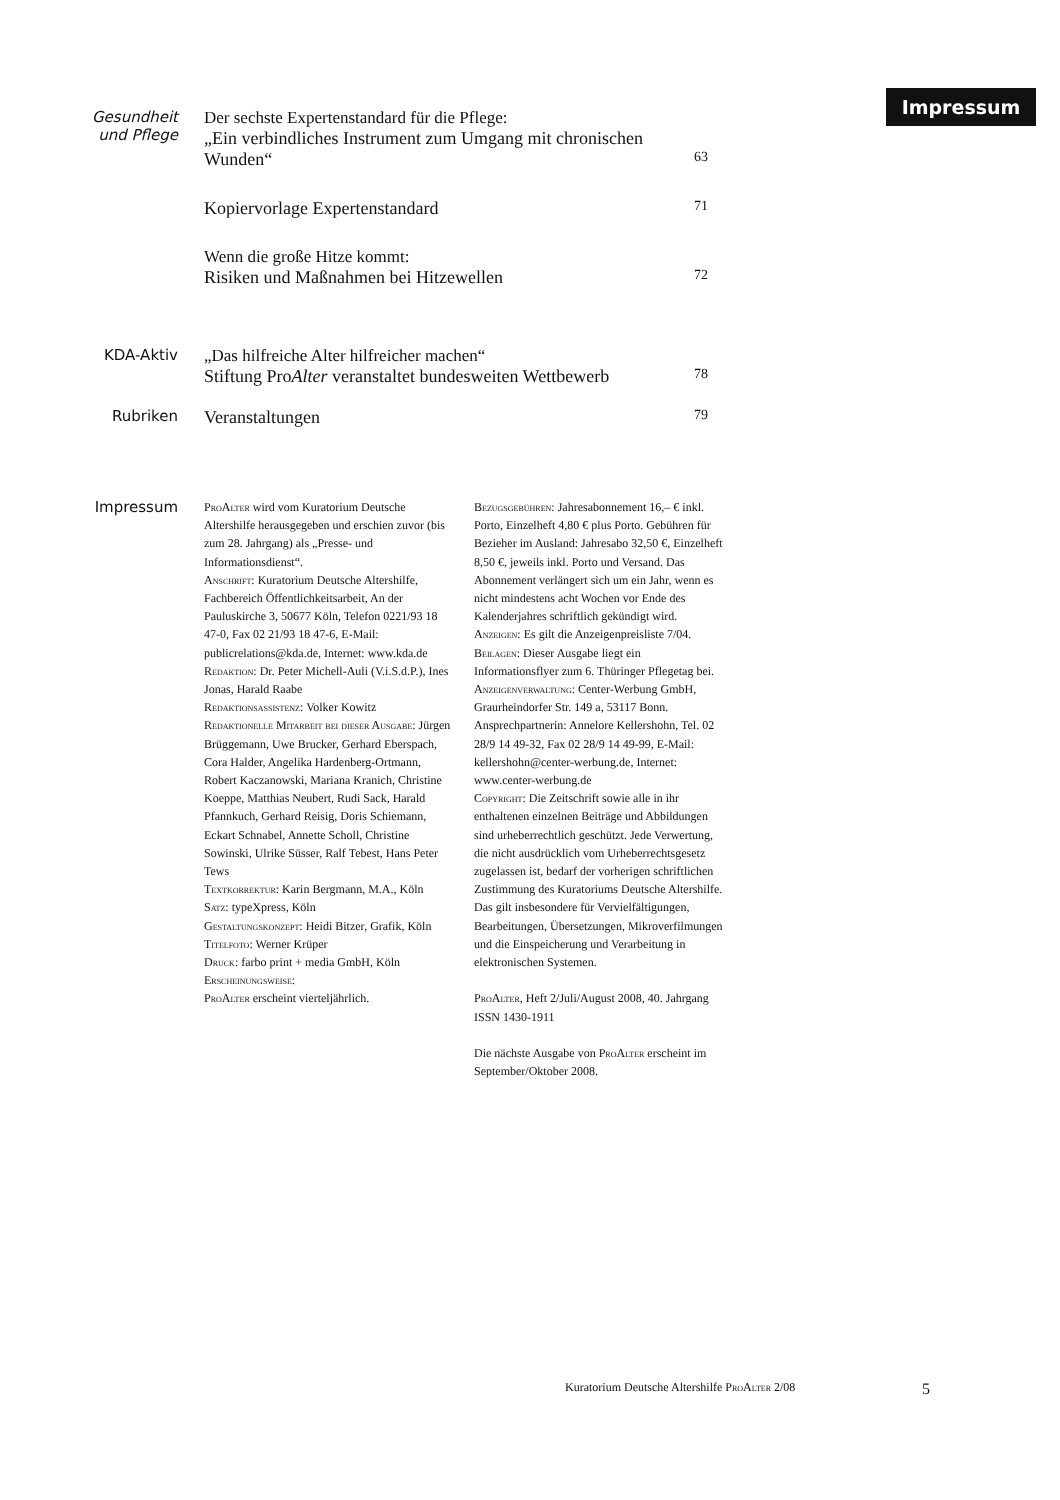Impressum
Gesundheit
und Pflege
Der sechste Expertenstandard für die Pflege:
„Ein verbindliches Instrument zum Umgang mit chronischen
Wunden“63
Kopiervorlage Expertenstandard 71
Wenn die große Hitze kommt:
Risiken und Maßnahmen bei Hitzewellen 72
KDA-Aktiv „Das hilfreiche Alter hilfreicher machen“
Stiftung ProAlter veranstaltet bundesweiten Wettbewerb 78
Rubriken
Veranstaltungen 79
Impressum
ProAlter wird vom Kuratorium Deutsche Altershilfe herausgegeben und erschien zuvor (bis zum 28. Jahrgang) als „Presse- und Informationsdienst“.
Anschrift: Kuratorium Deutsche Altershilfe, Fachbereich Öffentlichkeitsarbeit, An der Pauluskirche 3, 50677 Köln, Telefon 0221/93 18 47-0, Fax 02 21/93 18 47-6, E-Mail: publicrelations@kda.de, Internet: www.kda.de
Redaktion: Dr. Peter Michell-Auli (V.i.S.d.P.), Ines Jonas, Harald Raabe
Redaktionsassistenz: Volker Kowitz
Redaktionelle Mitarbeit bei dieser Ausgabe: Jürgen Brüggemann, Uwe Brucker, Gerhard Eberspach, Cora Halder, Angelika Hardenberg-Ortmann, Robert Kaczanowski, Mariana Kranich, Christine Koeppe, Matthias Neubert, Rudi Sack, Harald Pfannkuch, Gerhard Reisig, Doris Schiemann, Eckart Schnabel, Annette Scholl, Christine Sowinski, Ulrike Süsser, Ralf Tebest, Hans Peter Tews
Textkorrektur: Karin Bergmann, M.A., Köln
Satz: typeXpress, Köln
Gestaltungskonzept: Heidi Bitzer, Grafik, Köln
Titelfoto: Werner Krüper
Druck: farbo print + media GmbH, Köln
Erscheinungsweise:
ProAlter erscheint vierteljährlich.
Bezugsgebühren: Jahresabonnement 16,– € inkl. Porto, Einzelheft 4,80 € plus Porto. Gebühren für Bezieher im Ausland: Jahresabo 32,50 €, Einzelheft 8,50 €, jeweils inkl. Porto und Versand. Das Abonnement verlängert sich um ein Jahr, wenn es nicht mindestens acht Wochen vor Ende des Kalenderjahres schriftlich gekündigt wird.
Anzeigen: Es gilt die Anzeigenpreisliste 7/04.
Beilagen: Dieser Ausgabe liegt ein Informationsflyer zum 6. Thüringer Pflegetag bei.
Anzeigenverwaltung: Center-Werbung GmbH, Graurheindorfer Str. 149 a, 53117 Bonn. Ansprechpartnerin: Annelore Kellershohn, Tel. 02 28/9 14 49-32, Fax 02 28/9 14 49-99, E-Mail: kellershohn@center-werbung.de, Internet: www.center-werbung.de
Copyright: Die Zeitschrift sowie alle in ihr enthaltenen einzelnen Beiträge und Abbildungen sind urheberrechtlich geschützt. Jede Verwertung, die nicht ausdrücklich vom Urheberrechtsgesetz zugelassen ist, bedarf der vorherigen schriftlichen Zustimmung des Kuratoriums Deutsche Altershilfe. Das gilt insbesondere für Vervielfältigungen, Bearbeitungen, Übersetzungen, Mikroverfilmungen und die Einspeicherung und Verarbeitung in elektronischen Systemen.
ProAlter, Heft 2/Juli/August 2008, 40. Jahrgang
ISSN 1430-1911
Die nächste Ausgabe von ProAlter erscheint im September/Oktober 2008.
Kuratorium Deutsche Altershilfe ProAlter 2/08
5